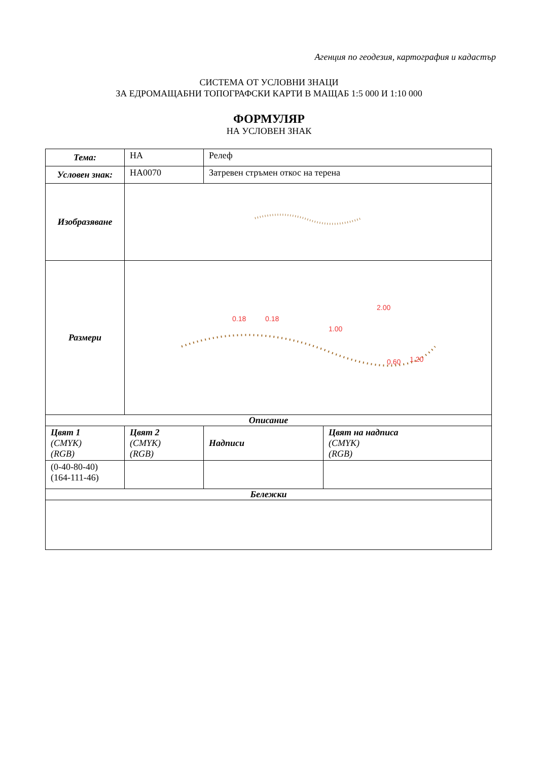Агенция по геодезия, картография и кадастър
СИСТЕМА ОТ УСЛОВНИ ЗНАЦИ
ЗА ЕДРОМАЩАБНИ ТОПОГРАФСКИ КАРТИ В МАЩАБ 1:5 000 И 1:10 000
ФОРМУЛЯР
НА УСЛОВЕН ЗНАК
| Тема: | HA | Релеф | |
| Условен знак: | HA0070 | Затревен стръмен откос на терена | |
| Изобразяване | | | |
| Размери | 0.18 0.18 2.00 1.00 0.60 1.20 | | |
| Описание | | | |
| Цвят 1 (CMYK) (RGB) | Цвят 2 (CMYK) (RGB) | Надписи | Цвят на надписа (CMYK) (RGB) |
| (0-40-80-40) (164-111-46) | | | |
| Бележки | | | |